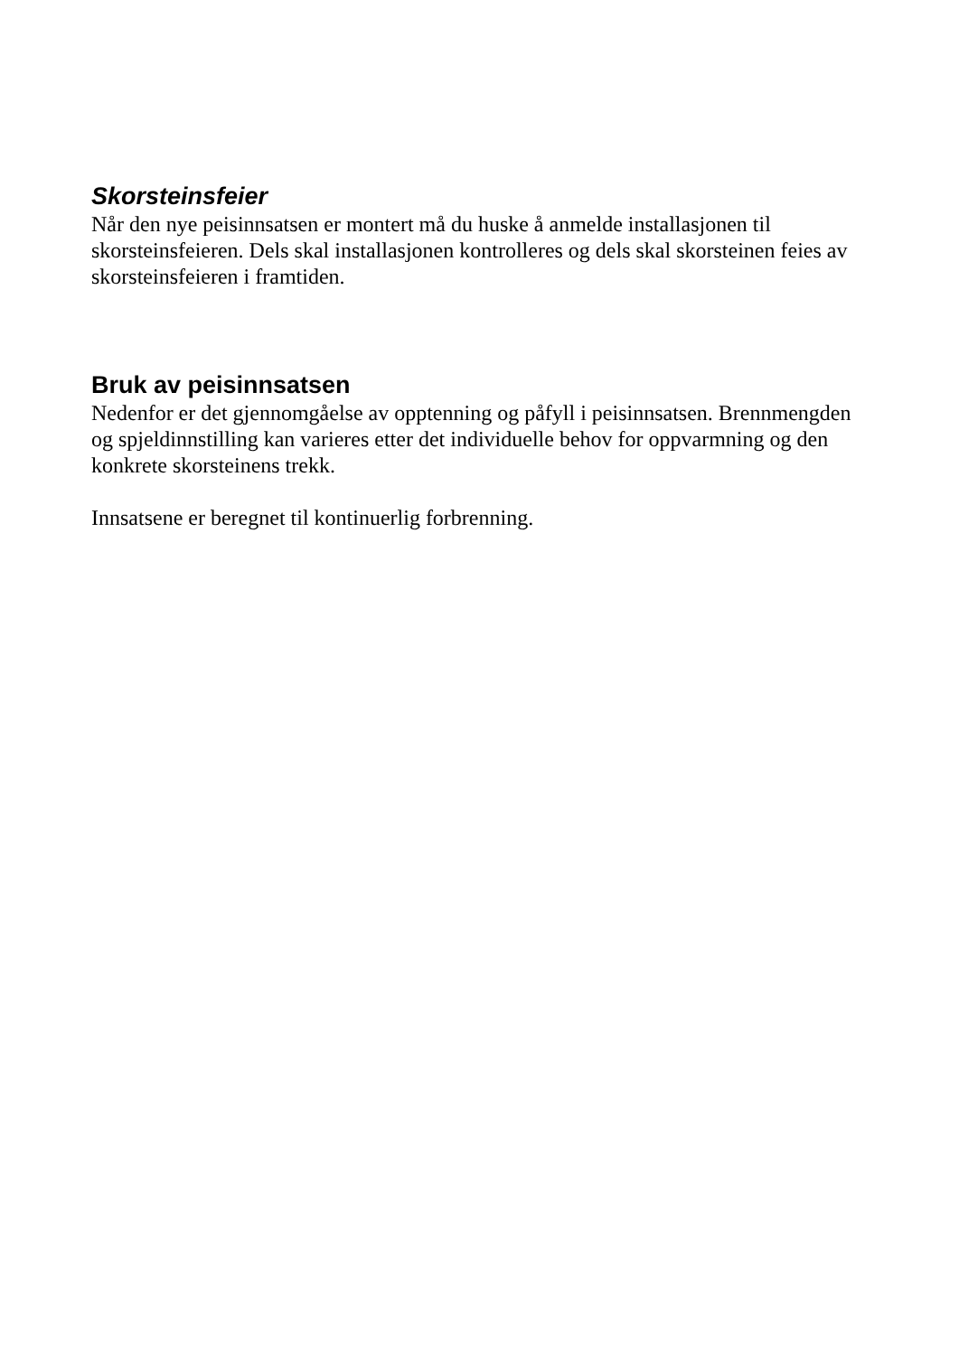Skorsteinsfeier
Når den nye peisinnsatsen er montert må du huske å anmelde installasjonen til skorsteinsfeieren. Dels skal installasjonen kontrolleres og dels skal skorsteinen feies av skorsteinsfeieren i framtiden.
Bruk av peisinnsatsen
Nedenfor er det gjennomgåelse av opptenning og påfyll i peisinnsatsen. Brennmengden og spjeldinnstilling kan varieres etter det individuelle behov for oppvarmning og den konkrete skorsteinens trekk.
Innsatsene er beregnet til kontinuerlig forbrenning.